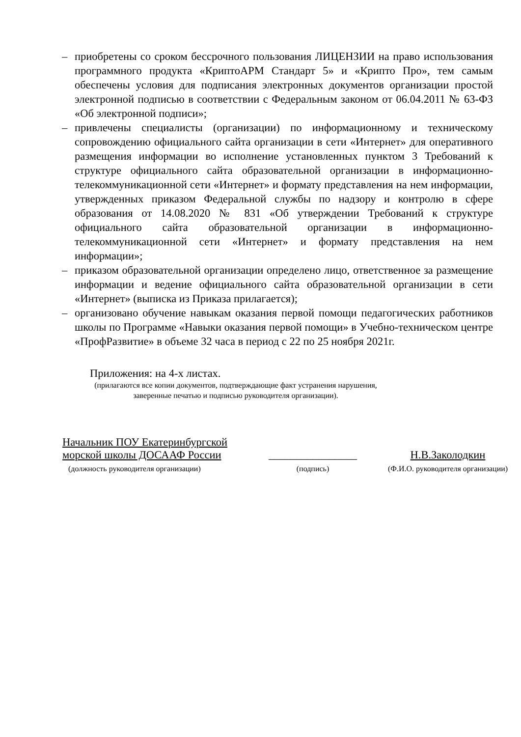– приобретены со сроком бессрочного пользования ЛИЦЕНЗИИ на право использования программного продукта «КриптоАРМ Стандарт 5» и «Крипто Про», тем самым обеспечены условия для подписания электронных документов организации простой электронной подписью в соответствии с Федеральным законом от 06.04.2011 № 63-ФЗ «Об электронной подписи»;
– привлечены специалисты (организации) по информационному и техническому сопровождению официального сайта организации в сети «Интернет» для оперативного размещения информации во исполнение установленных пунктом 3 Требований к структуре официального сайта образовательной организации в информационно-телекоммуникационной сети «Интернет» и формату представления на нем информации, утвержденных приказом Федеральной службы по надзору и контролю в сфере образования от 14.08.2020 № 831 «Об утверждении Требований к структуре официального сайта образовательной организации в информационно-телекоммуникационной сети «Интернет» и формату представления на нем информации»;
– приказом образовательной организации определено лицо, ответственное за размещение информации и ведение официального сайта образовательной организации в сети «Интернет» (выписка из Приказа прилагается);
– организовано обучение навыкам оказания первой помощи педагогических работников школы по Программе «Навыки оказания первой помощи» в Учебно-техническом центре «ПрофРазвитие» в объеме 32 часа в период с 22 по 25 ноября 2021г.
Приложения: на 4-х листах.
(прилагаются все копии документов, подтверждающие факт устранения нарушения,
заверенные печатью и подписью руководителя организации).
Начальник ПОУ Екатеринбургской
морской школы ДОСААФ России
(должность руководителя организации)
________________
(подпись)
Н.В.Заколодкин
(Ф.И.О. руководителя организации)